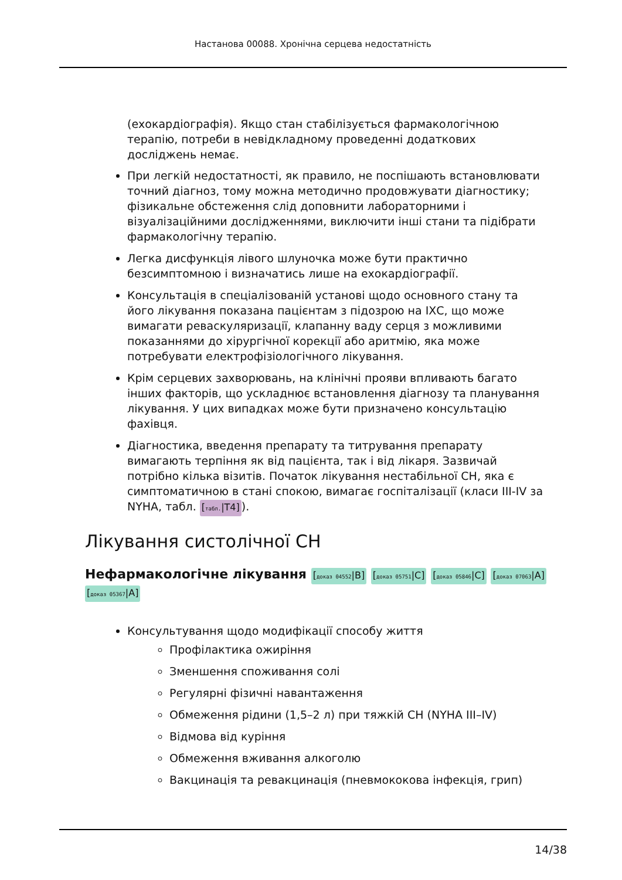Настанова 00088. Хронічна серцева недостатність
(ехокардіографія). Якщо стан стабілізується фармакологічною терапію, потреби в невідкладному проведенні додаткових досліджень немає.
При легкій недостатності, як правило, не поспішають встановлювати точний діагноз, тому можна методично продовжувати діагностику; фізикальне обстеження слід доповнити лабораторними і візуалізаційними дослідженнями, виключити інші стани та підібрати фармакологічну терапію.
Легка дисфункція лівого шлуночка може бути практично безсимптомною і визначатись лише на ехокардіографії.
Консультація в спеціалізованій установі щодо основного стану та його лікування показана пацієнтам з підозрою на ІХС, що може вимагати реваскуляризації, клапанну ваду серця з можливими показаннями до хірургічної корекції або аритмію, яка може потребувати електрофізіологічного лікування.
Крім серцевих захворювань, на клінічні прояви впливають багато інших факторів, що ускладнює встановлення діагнозу та планування лікування. У цих випадках може бути призначено консультацію фахівця.
Діагностика, введення препарату та титрування препарату вимагають терпіння як від пацієнта, так і від лікаря. Зазвичай потрібно кілька візитів. Початок лікування нестабільної СН, яка є симптоматичною в стані спокою, вимагає госпіталізації (класи III-IV за NYHA, табл. [табл.|T4]).
Лікування систолічної СН
Нефармакологічне лікування [доказ 04552|B] [доказ 05751|C] [доказ 05846|C] [доказ 07063|A] [доказ 05367|A]
Консультування щодо модифікації способу життя
Профілактика ожиріння
Зменшення споживання солі
Регулярні фізичні навантаження
Обмеження рідини (1,5–2 л) при тяжкій СН (NYHA III–IV)
Відмова від куріння
Обмеження вживання алкоголю
Вакцинація та ревакцинація (пневмококова інфекція, грип)
14/38